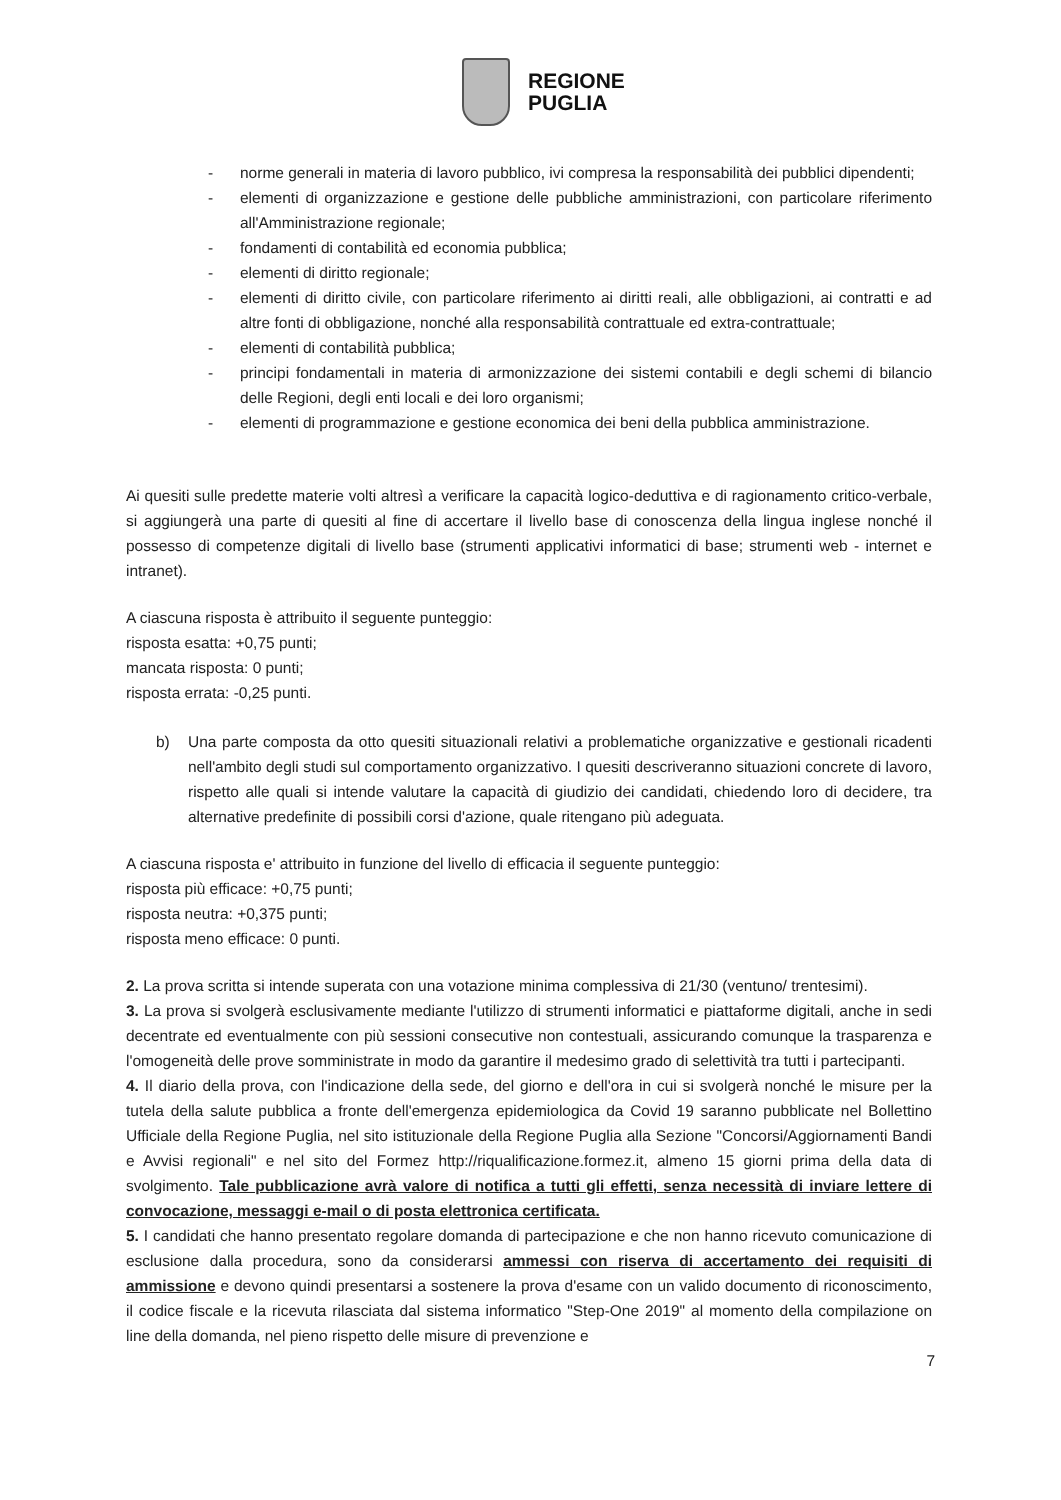REGIONE
PUGLIA
- norme generali in materia di lavoro pubblico, ivi compresa la responsabilità dei pubblici dipendenti;
- elementi di organizzazione e gestione delle pubbliche amministrazioni, con particolare riferimento all'Amministrazione regionale;
- fondamenti di contabilità ed economia pubblica;
- elementi di diritto regionale;
- elementi di diritto civile, con particolare riferimento ai diritti reali, alle obbligazioni, ai contratti e ad altre fonti di obbligazione, nonché alla responsabilità contrattuale ed extra-contrattuale;
- elementi di contabilità pubblica;
- principi fondamentali in materia di armonizzazione dei sistemi contabili e degli schemi di bilancio delle Regioni, degli enti locali e dei loro organismi;
- elementi di programmazione e gestione economica dei beni della pubblica amministrazione.
Ai quesiti sulle predette materie volti altresì a verificare la capacità logico-deduttiva e di ragionamento critico-verbale, si aggiungerà una parte di quesiti al fine di accertare il livello base di conoscenza della lingua inglese nonché il possesso di competenze digitali di livello base (strumenti applicativi informatici di base; strumenti web - internet e intranet).
A ciascuna risposta è attribuito il seguente punteggio:
risposta esatta: +0,75 punti;
mancata risposta: 0 punti;
risposta errata: -0,25 punti.
b) Una parte composta da otto quesiti situazionali relativi a problematiche organizzative e gestionali ricadenti nell'ambito degli studi sul comportamento organizzativo. I quesiti descriveranno situazioni concrete di lavoro, rispetto alle quali si intende valutare la capacità di giudizio dei candidati, chiedendo loro di decidere, tra alternative predefinite di possibili corsi d'azione, quale ritengano più adeguata.
A ciascuna risposta e' attribuito in funzione del livello di efficacia il seguente punteggio:
risposta più efficace: +0,75 punti;
risposta neutra: +0,375 punti;
risposta meno efficace: 0 punti.
2. La prova scritta si intende superata con una votazione minima complessiva di 21/30 (ventuno/ trentesimi).
3. La prova si svolgerà esclusivamente mediante l'utilizzo di strumenti informatici e piattaforme digitali, anche in sedi decentrate ed eventualmente con più sessioni consecutive non contestuali, assicurando comunque la trasparenza e l'omogeneità delle prove somministrate in modo da garantire il medesimo grado di selettività tra tutti i partecipanti.
4. Il diario della prova, con l'indicazione della sede, del giorno e dell'ora in cui si svolgerà nonché le misure per la tutela della salute pubblica a fronte dell'emergenza epidemiologica da Covid 19 saranno pubblicate nel Bollettino Ufficiale della Regione Puglia, nel sito istituzionale della Regione Puglia alla Sezione "Concorsi/Aggiornamenti Bandi e Avvisi regionali" e nel sito del Formez http://riqualificazione.formez.it, almeno 15 giorni prima della data di svolgimento. Tale pubblicazione avrà valore di notifica a tutti gli effetti, senza necessità di inviare lettere di convocazione, messaggi e-mail o di posta elettronica certificata.
5. I candidati che hanno presentato regolare domanda di partecipazione e che non hanno ricevuto comunicazione di esclusione dalla procedura, sono da considerarsi ammessi con riserva di accertamento dei requisiti di ammissione e devono quindi presentarsi a sostenere la prova d'esame con un valido documento di riconoscimento, il codice fiscale e la ricevuta rilasciata dal sistema informatico "Step-One 2019" al momento della compilazione on line della domanda, nel pieno rispetto delle misure di prevenzione e
7